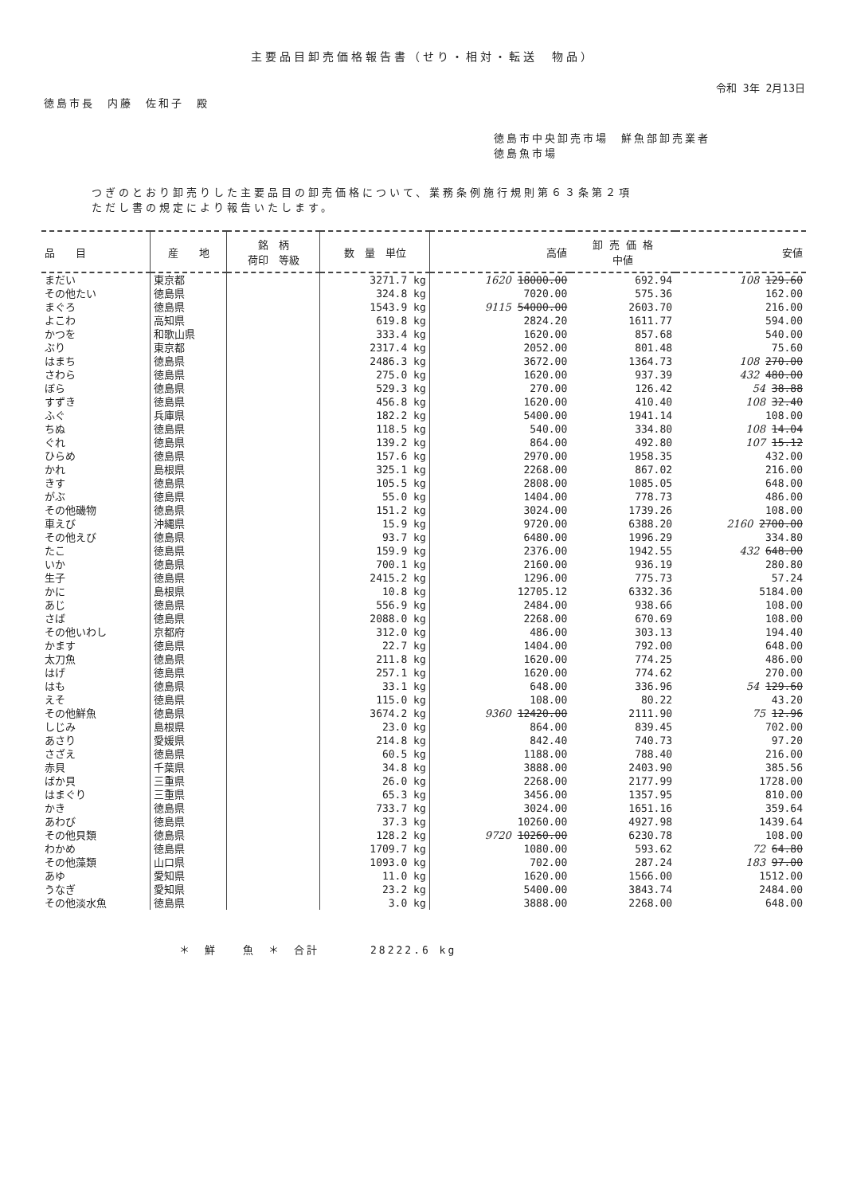主要品目卸売価格報告書（せり・相対・転送　物品）
令和 3年 2月13日
徳島市長　内藤　佐和子　殿
徳島市中央卸売市場　鮮魚部卸売業者
徳島魚市場
つぎのとおり卸売りした主要品目の卸売価格について、業務条例施行規則第６３条第２項
ただし書の規定により報告いたします。
| 品 目 | 産 地 | 銘 柄 荷印 等級 | 数 量 単位 | 高値 | 卸 売 価 格 中値 | 安値 |
| --- | --- | --- | --- | --- | --- | --- |
| まだい | 東京都 | | 3271.7 kg | 1620 18000.00 | 692.94 | 108 129.60 |
| その他たい | 徳島県 | | 324.8 kg | 7020.00 | 575.36 | 162.00 |
| まぐろ | 徳島県 | | 1543.9 kg | 9115 54000.00 | 2603.70 | 216.00 |
| よこわ | 高知県 | | 619.8 kg | 2824.20 | 1611.77 | 594.00 |
| かつを | 和歌山県 | | 333.4 kg | 1620.00 | 857.68 | 540.00 |
| ぶり | 東京都 | | 2317.4 kg | 2052.00 | 801.48 | 75.60 |
| はまち | 徳島県 | | 2486.3 kg | 3672.00 | 1364.73 | 108 270.00 |
| さわら | 徳島県 | | 275.0 kg | 1620.00 | 937.39 | 432 480.00 |
| ぼら | 徳島県 | | 529.3 kg | 270.00 | 126.42 | 54 38.88 |
| すずき | 徳島県 | | 456.8 kg | 1620.00 | 410.40 | 108 32.40 |
| ふぐ | 兵庫県 | | 182.2 kg | 5400.00 | 1941.14 | 108.00 |
| ちぬ | 徳島県 | | 118.5 kg | 540.00 | 334.80 | 108 14.04 |
| ぐれ | 徳島県 | | 139.2 kg | 864.00 | 492.80 | 107 15.12 |
| ひらめ | 徳島県 | | 157.6 kg | 2970.00 | 1958.35 | 432.00 |
| かれ | 島根県 | | 325.1 kg | 2268.00 | 867.02 | 216.00 |
| きす | 徳島県 | | 105.5 kg | 2808.00 | 1085.05 | 648.00 |
| がぶ | 徳島県 | | 55.0 kg | 1404.00 | 778.73 | 486.00 |
| その他磯物 | 徳島県 | | 151.2 kg | 3024.00 | 1739.26 | 108.00 |
| 車えび | 沖縄県 | | 15.9 kg | 9720.00 | 6388.20 | 2160 2700.00 |
| その他えび | 徳島県 | | 93.7 kg | 6480.00 | 1996.29 | 334.80 |
| たこ | 徳島県 | | 159.9 kg | 2376.00 | 1942.55 | 432 648.00 |
| いか | 徳島県 | | 700.1 kg | 2160.00 | 936.19 | 280.80 |
| 生子 | 徳島県 | | 2415.2 kg | 1296.00 | 775.73 | 57.24 |
| かに | 島根県 | | 10.8 kg | 12705.12 | 6332.36 | 5184.00 |
| あじ | 徳島県 | | 556.9 kg | 2484.00 | 938.66 | 108.00 |
| さば | 徳島県 | | 2088.0 kg | 2268.00 | 670.69 | 108.00 |
| その他いわし | 京都府 | | 312.0 kg | 486.00 | 303.13 | 194.40 |
| かます | 徳島県 | | 22.7 kg | 1404.00 | 792.00 | 648.00 |
| 太刀魚 | 徳島県 | | 211.8 kg | 1620.00 | 774.25 | 486.00 |
| はげ | 徳島県 | | 257.1 kg | 1620.00 | 774.62 | 270.00 |
| はも | 徳島県 | | 33.1 kg | 648.00 | 336.96 | 54 129.60 |
| えそ | 徳島県 | | 115.0 kg | 108.00 | 80.22 | 43.20 |
| その他鮮魚 | 徳島県 | | 3674.2 kg | 9360 12420.00 | 2111.90 | 75 12.96 |
| しじみ | 島根県 | | 23.0 kg | 864.00 | 839.45 | 702.00 |
| あさり | 愛媛県 | | 214.8 kg | 842.40 | 740.73 | 97.20 |
| さざえ | 徳島県 | | 60.5 kg | 1188.00 | 788.40 | 216.00 |
| 赤貝 | 千葉県 | | 34.8 kg | 3888.00 | 2403.90 | 385.56 |
| ばか貝 | 三重県 | | 26.0 kg | 2268.00 | 2177.99 | 1728.00 |
| はまぐり | 三重県 | | 65.3 kg | 3456.00 | 1357.95 | 810.00 |
| かき | 徳島県 | | 733.7 kg | 3024.00 | 1651.16 | 359.64 |
| あわび | 徳島県 | | 37.3 kg | 10260.00 | 4927.98 | 1439.64 |
| その他貝類 | 徳島県 | | 128.2 kg | 9720 10260.00 | 6230.78 | 108.00 |
| わかめ | 徳島県 | | 1709.7 kg | 1080.00 | 593.62 | 72 64.80 |
| その他藻類 | 山口県 | | 1093.0 kg | 702.00 | 287.24 | 183 97.00 |
| あゆ | 愛知県 | | 11.0 kg | 1620.00 | 1566.00 | 1512.00 |
| うなぎ | 愛知県 | | 23.2 kg | 5400.00 | 3843.74 | 2484.00 |
| その他淡水魚 | 徳島県 | | 3.0 kg | 3888.00 | 2268.00 | 648.00 |
＊　鮮　　魚　＊　合計　　　　28222.6 kg